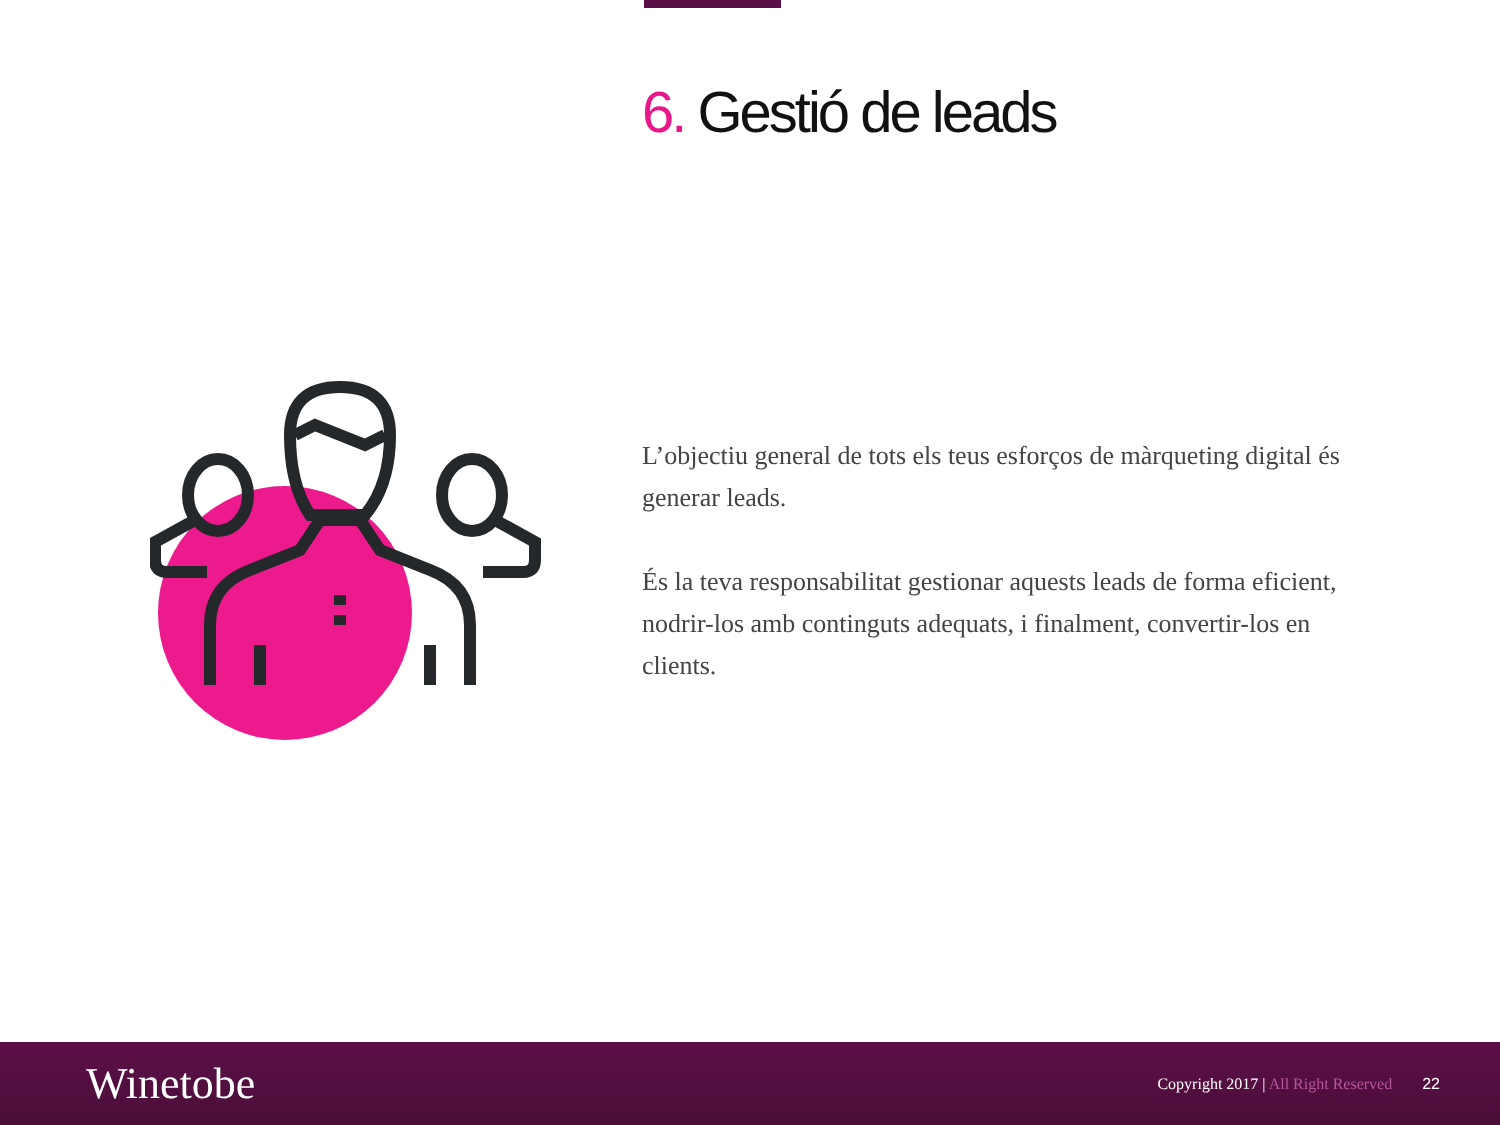6. Gestió de leads
L’objectiu general de tots els teus esforços de màrqueting digital és generar leads.
És la teva responsabilitat gestionar aquests leads de forma eficient, nodrir-los amb continguts adequats, i finalment, convertir-los en clients.
Winetobe
Copyright 2017 | All Right Reserved
22